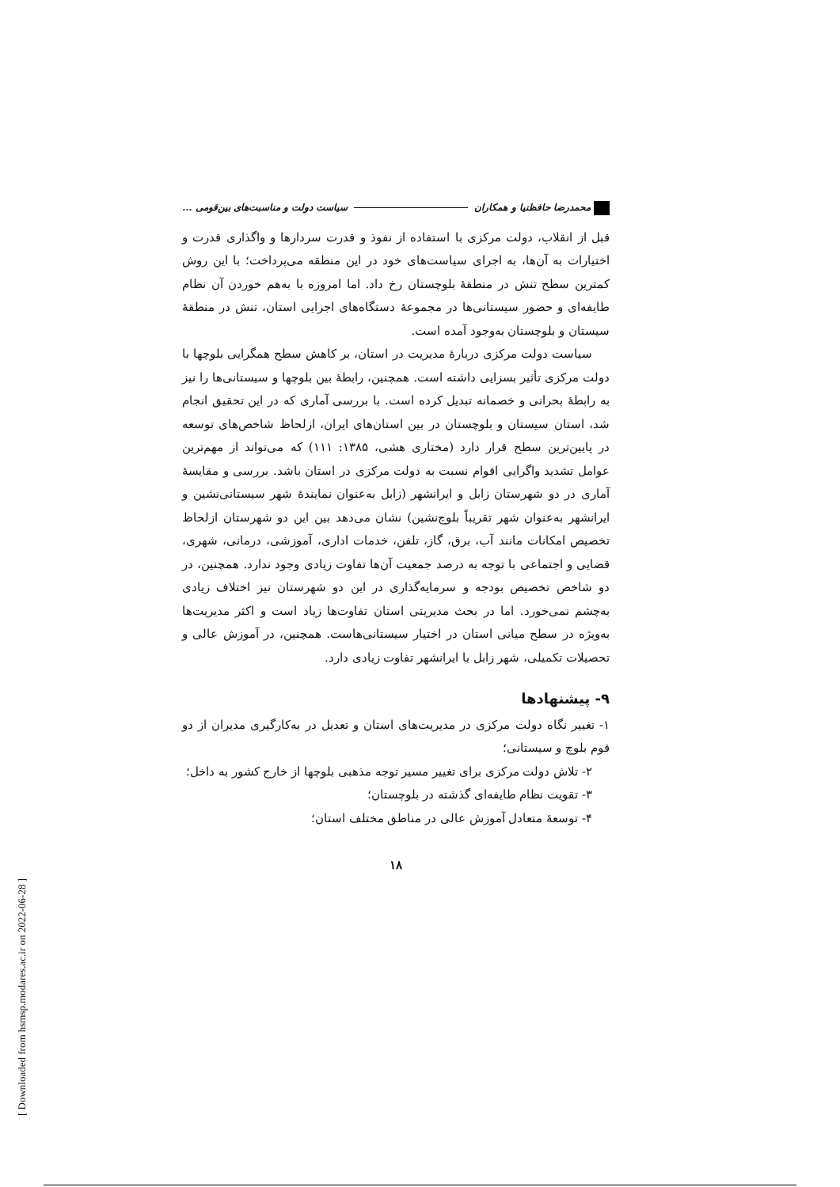[ Downloaded from hsmsp.modares.ac.ir on 2022-06-28 ]
محمدرضا حافظنیا و همکاران سیاست دولت و مناسبت‌های بین‌قومی ...
قبل از انقلاب، دولت مرکزی با استفاده از نفوذ و قدرت سردارها و واگذاری قدرت و اختیارات به آن‌ها، به اجرای سیاست‌های خود در این منطقه می‌پرداخت؛ با این روش کمترین سطح تنش در منطقهٔ بلوچستان رخ داد. اما امروزه با به‌هم خوردن آن نظام طایفه‌ای و حضور سیستانی‌ها در مجموعهٔ دستگاه‌های اجرایی استان، تنش در منطقهٔ سیستان و بلوچستان به‌وجود آمده است.
سیاست دولت مرکزی دربارهٔ مدیریت در استان، بر کاهش سطح همگرایی بلوچها با دولت مرکزی تأثیر بسزایی داشته است. همچنین، رابطهٔ بین بلوچها و سیستانی‌ها را نیز به رابطهٔ بحرانی و خصمانه تبدیل کرده است. با بررسی آماری که در این تحقیق انجام شد، استان سیستان و بلوچستان در بین استان‌های ایران، ازلحاظ شاخص‌های توسعه در پایین‌ترین سطح قرار دارد (مختاری هشی، ۱۳۸۵: ۱۱۱) که می‌تواند از مهم‌ترین عوامل تشدید واگرایی اقوام نسبت به دولت مرکزی در استان باشد. بررسی و مقایسهٔ آماری در دو شهرستان زابل و ایرانشهر (زابل به‌عنوان نمایندهٔ شهر سیستانی‌نشین و ایرانشهر به‌عنوان شهر تقریباً بلوچ‌نشین) نشان می‌دهد بین این دو شهرستان ازلحاظ تخصیص امکانات مانند آب، برق، گاز، تلفن، خدمات اداری، آموزشی، درمانی، شهری، قضایی و اجتماعی با توجه به درصد جمعیت آن‌ها تفاوت زیادی وجود ندارد. همچنین، در دو شاخص تخصیص بودجه و سرمایه‌گذاری در این دو شهرستان نیز اختلاف زیادی به‌چشم نمی‌خورد. اما در بحث مدیریتی استان تفاوت‌ها زیاد است و اکثر مدیریت‌ها به‌ویژه در سطح میانی استان در اختیار سیستانی‌هاست. همچنین، در آموزش عالی و تحصیلات تکمیلی، شهر زابل با ایرانشهر تفاوت زیادی دارد.
۹- پیشنهادها
۱- تغییر نگاه دولت مرکزی در مدیریت‌های استان و تعدیل در به‌کارگیری مدیران از دو قوم بلوچ و سیستانی؛
۲- تلاش دولت مرکزی برای تغییر مسیر توجه مذهبی بلوچها از خارج کشور به داخل؛
۳- تقویت نظام طایفه‌ای گذشته در بلوچستان؛
۴- توسعهٔ متعادل آموزش عالی در مناطق مختلف استان؛
۱۸